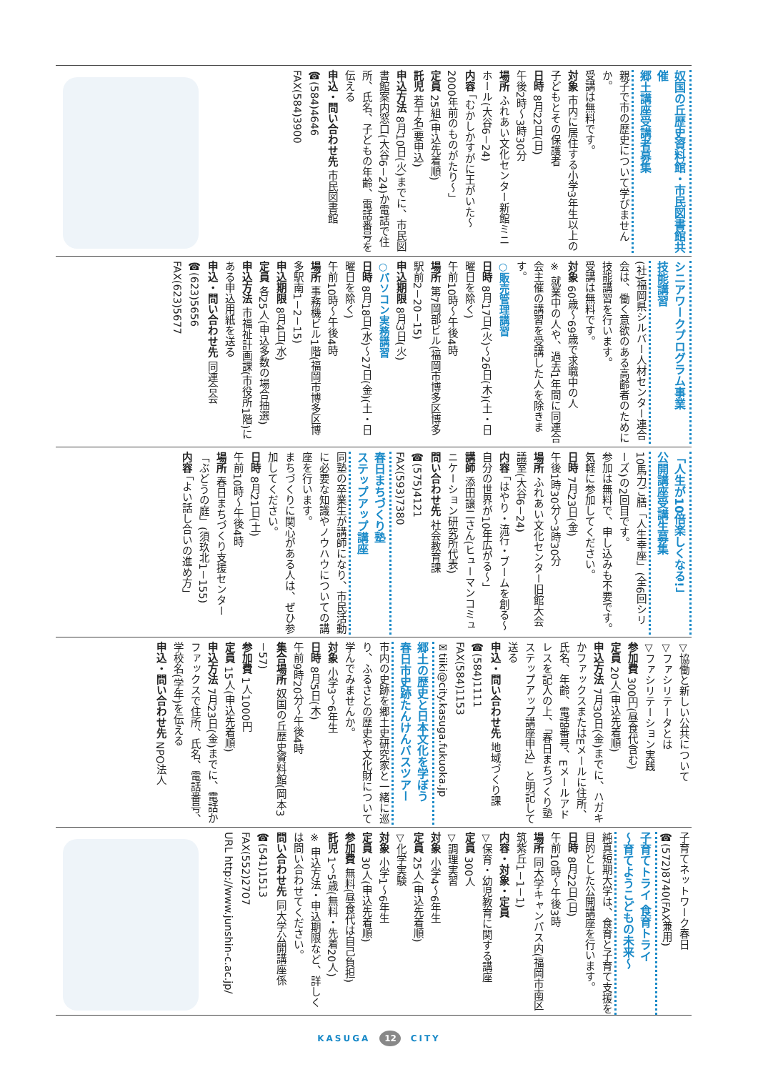奴国の丘歴史資料館・市民図書館共催
郷土講座受講者募集
親子で市の歴史について学びませんか。
受講は無料です。
対象 市内に居住する小学3年生以上の子どもとその保護者
日時 8月22日(日)
午後2時～3時30分
場所 ふれあい文化センター新館ミニホール(大谷6－24)
内容 「むかしかすがに王がいた～2000年前のものがたり～」
定員 25組(申込先着順)
託児 若干名(要申込)
申込方法 8月10日(火)までに、市民図書館案内窓口(大谷6－24)か電話で住所、氏名、子どもの年齢、電話番号を伝える
申込・問い合わせ先 市民図書館
☎(584)4646
FAX(584)3900
シニアワークプログラム事業
技能講習
(社)福岡県シルバー人材センター連合会は、働く意欲のある高齢者のために技能講習を行います。
受講は無料です。
対象 60歳～69歳で求職中の人
※ 就業中の人や、過去1年間に同連合会主催の講習を受講した人を除きます。
○販売管理講習
日時 8月17日(火)～26日(木)(土・日曜日を除く)
午前10時～午後4時
場所 第7岡部ビル(福岡市博多区博多駅前2－20－15)
申込期限 8月3日(火)
○パソコン実務講習
日時 8月18日(水)～27日(金)(土・日曜日を除く)
午前10時～午後4時
場所 事務機ビル1階(福岡市博多区博多駅南1－2－15)
申込期限 8月4日(水)
定員 各25人(申込多数の場合抽選)
申込方法 市福祉計画課(市役所1階)にある申込用紙を送る
申込・問い合わせ先 同連合会
☎(623)5656
FAX(623)5677
「人生が10倍楽しくなる!」
公開講座受講生募集
10馬力ご膳「人生幸座」(全6回シリーズ)の2回目です。
参加は無料で、申し込みも不要です。気軽に参加してください。
日時 7月23日(金)
午後1時30分～3時30分
場所 ふれあい文化センター旧館大会議室(大谷6－24)
内容 「はやり・流行・ブームを創る～自分の世界が10年広がる～」
講師 添田譲二さん(ヒューマンコミュニケーション研究所代表)
問い合わせ先 社会教育課
☎(575)4121
FAX(593)7380
春日まちづくり塾
ステップアップ講座
同塾の卒業生が講師になり、市民活動に必要な知識やノウハウについての講座を行います。
まちづくりに関心がある人は、ぜひ参加してください。
日時 8月21日(土)
午前10時～午後4時
場所 春日まちづくり支援センター「ぶどうの庭」(須玖北1－155)
内容 「よい話し合いの進め方」
▽協働と新しい公共について
▽ファシリテータとは
▽ファシリテーション実践
参加費 300円(昼食代含む)
定員 20人(申込先着順)
申込方法 7月30日(金)までに、ハガキかファックスまたはEメールに住所、氏名、年齢、電話番号、Eメールアドレスを記入の上、「春日まちづくり塾ステップアップ講座申込」と明記して送る
申込・問い合わせ先 地域づくり課
☎(584)1111
FAX(584)1153
✉tiiki@city.kasuga.fukuoka.jp
郷土の歴史と日本文化を学ぼう
春日市史跡たんけんバスツアー
市内の史跡を郷土史研究家と一緒に巡り、ふるさとの歴史や文化財について学んでみませんか。
対象 小学3～6年生
日時 8月5日(木)
午前9時20分～午後4時
集合場所 奴国の丘歴史資料館(岡本3－57)
参加費 1人1000円
定員 15人(申込先着順)
申込方法 7月23日(金)までに、電話かファックスで住所、氏名、電話番号、学校名(学年)を伝える
申込・問い合わせ先 NPO法人
子育てネットワーク春日
☎(572)8740(FAX兼用)
子育てトライ 食育トライ
～育てようこどもの未来～
純真短期大学は、食育と子育て支援を目的とした公開講座を行います。
日時 8月22日(日)
午前10時～午後3時
場所 同大学キャンパス内(福岡市南区筑紫丘1－1－1)
内容・対象・定員
▽保育・幼児教育に関する講座
定員 300人
▽調理実習
対象 小学4～6年生
定員 25人(申込先着順)
▽化学実験
対象 小学1～6年生
定員 30人(申込先着順)
参加費 無料(昼食代は自己負担)
託児 1～5歳(無料・先着20人)
※ 申込方法・申込期限など、詳しくは問い合わせてください。
問い合わせ先 同大学公開講座係
☎(541)1513
FAX(552)2707
URL http://www.junshin-c.ac.jp/
KASUGA 12 CITY